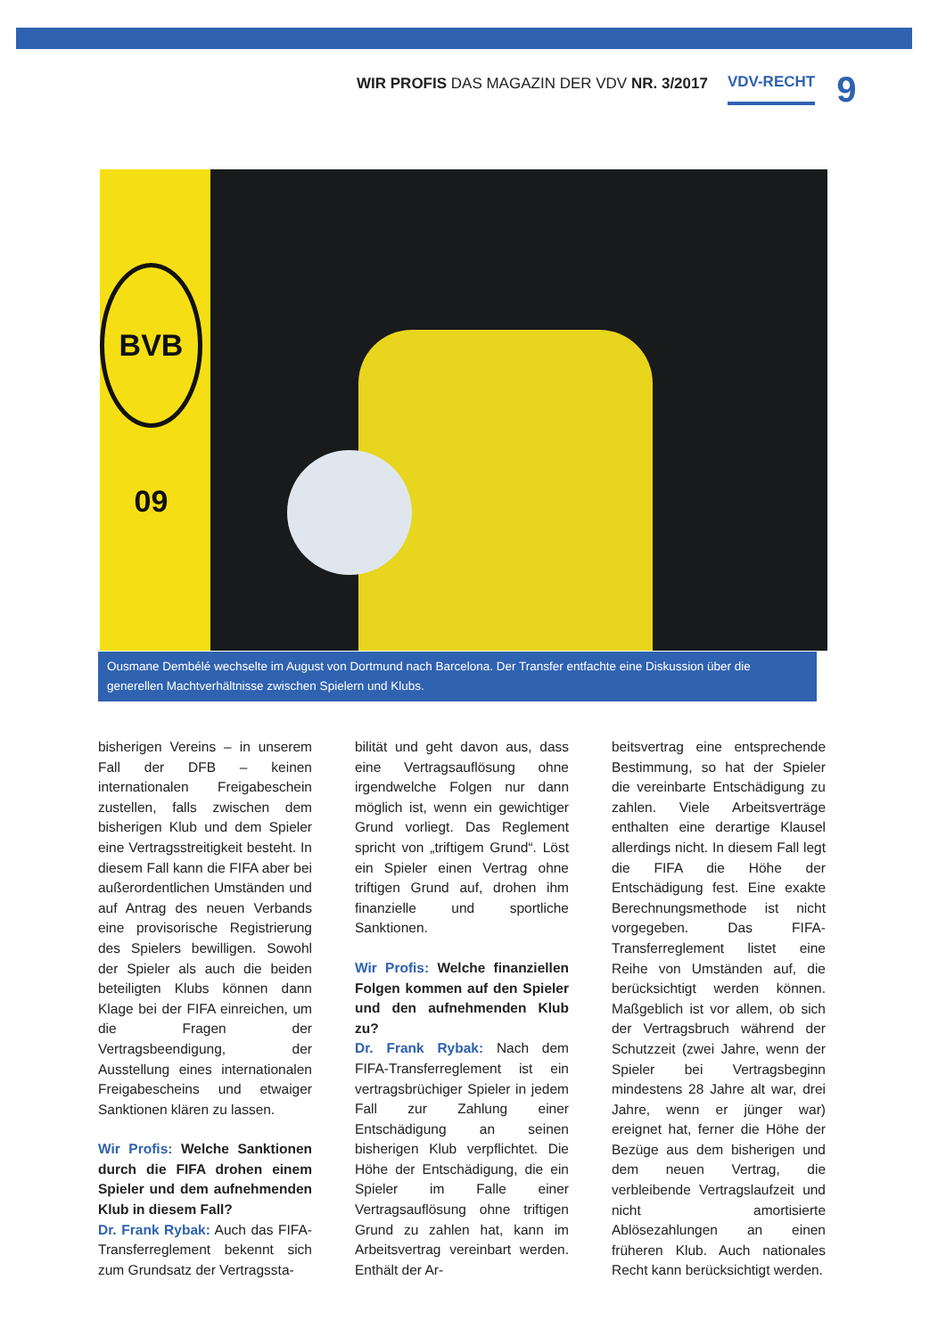WIR PROFIS DAS MAGAZIN DER VDV NR. 3/2017 VDV-RECHT 9
BVB 09
Ousmane Dembélé wechselte im August von Dortmund nach Barcelona. Der Transfer entfachte eine Diskussion über die generellen Machtverhältnisse zwischen Spielern und Klubs.
bisherigen Vereins – in unserem Fall der DFB – keinen internationalen Freigabeschein zustellen, falls zwischen dem bisherigen Klub und dem Spieler eine Vertragsstreitigkeit besteht. In diesem Fall kann die FIFA aber bei außerordentlichen Umständen und auf Antrag des neuen Verbands eine provisorische Registrierung des Spielers bewilligen. Sowohl der Spieler als auch die beiden beteiligten Klubs können dann Klage bei der FIFA einreichen, um die Fragen der Vertragsbeendigung, der Ausstellung eines internationalen Freigabescheins und etwaiger Sanktionen klären zu lassen.
Wir Profis: Welche Sanktionen durch die FIFA drohen einem Spieler und dem aufnehmenden Klub in diesem Fall?
Dr. Frank Rybak: Auch das FIFA-Transferreglement bekennt sich zum Grundsatz der Vertragssta-
bilität und geht davon aus, dass eine Vertragsauflösung ohne irgendwelche Folgen nur dann möglich ist, wenn ein gewichtiger Grund vorliegt. Das Reglement spricht von „triftigem Grund“. Löst ein Spieler einen Vertrag ohne triftigen Grund auf, drohen ihm finanzielle und sportliche Sanktionen.
Wir Profis: Welche finanziellen Folgen kommen auf den Spieler und den aufnehmenden Klub zu?
Dr. Frank Rybak: Nach dem FIFA-Transferreglement ist ein vertragsbrüchiger Spieler in jedem Fall zur Zahlung einer Entschädigung an seinen bisherigen Klub verpflichtet. Die Höhe der Entschädigung, die ein Spieler im Falle einer Vertragsauflösung ohne triftigen Grund zu zahlen hat, kann im Arbeitsvertrag vereinbart werden. Enthält der Ar-
beitsvertrag eine entsprechende Bestimmung, so hat der Spieler die vereinbarte Entschädigung zu zahlen. Viele Arbeitsverträge enthalten eine derartige Klausel allerdings nicht. In diesem Fall legt die FIFA die Höhe der Entschädigung fest. Eine exakte Berechnungsmethode ist nicht vorgegeben. Das FIFA-Transferreglement listet eine Reihe von Umständen auf, die berücksichtigt werden können. Maßgeblich ist vor allem, ob sich der Vertragsbruch während der Schutzzeit (zwei Jahre, wenn der Spieler bei Vertragsbeginn mindestens 28 Jahre alt war, drei Jahre, wenn er jünger war) ereignet hat, ferner die Höhe der Bezüge aus dem bisherigen und dem neuen Vertrag, die verbleibende Vertragslaufzeit und nicht amortisierte Ablösezahlungen an einen früheren Klub. Auch nationales Recht kann berücksichtigt werden.